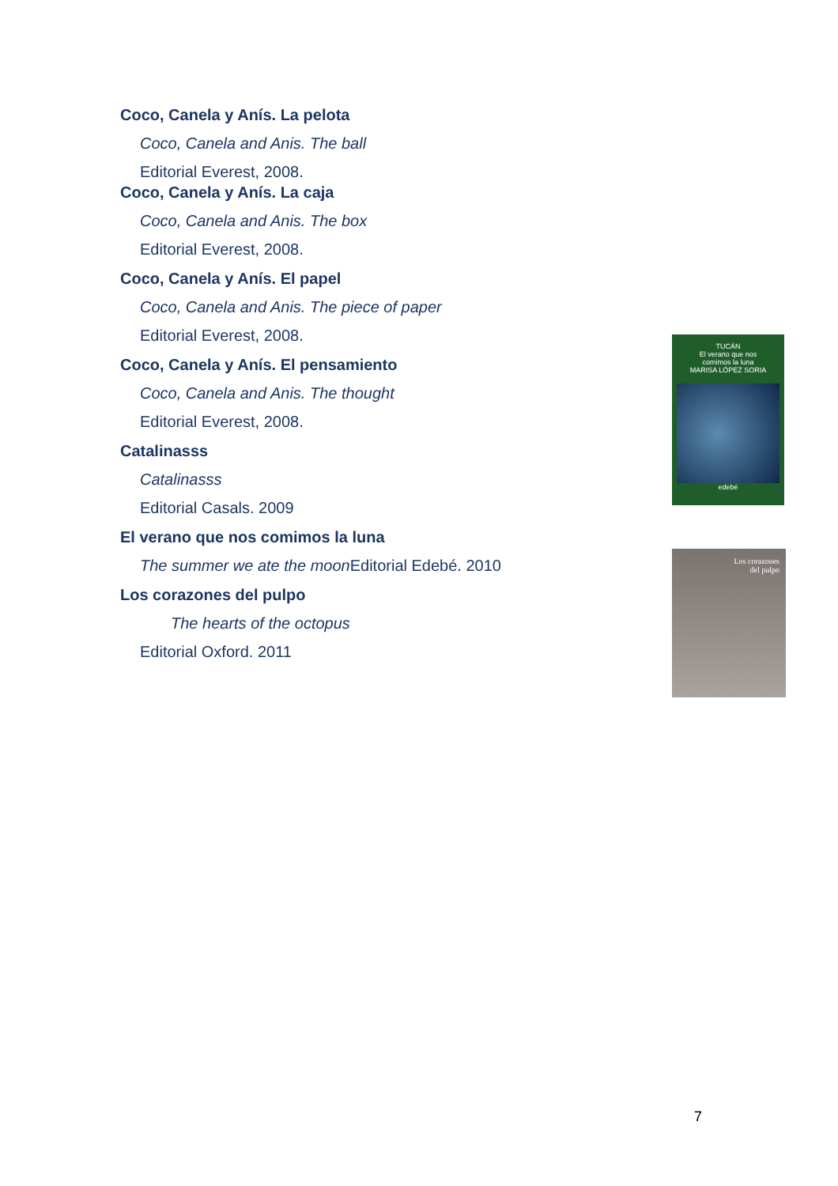Coco, Canela y Anís. La pelota
Coco, Canela and Anis. The ball
Editorial Everest, 2008.
Coco, Canela y Anís. La caja
Coco, Canela and Anis. The box
Editorial Everest, 2008.
Coco, Canela y Anís. El papel
Coco, Canela and Anis. The piece of paper
Editorial Everest, 2008.
Coco, Canela y Anís. El pensamiento
Coco, Canela and Anis. The thought
Editorial Everest, 2008.
Catalinasss
Catalinasss
Editorial Casals. 2009
El verano que nos comimos la luna
The summer we ate the moon Editorial Edebé. 2010
Los corazones del pulpo
The hearts of the octopus
Editorial Oxford. 2011
TUCÁN
El verano que nos
comimos la luna
MARISA LÓPEZ SORIA
edebé
Los corazones
del pulpo
7